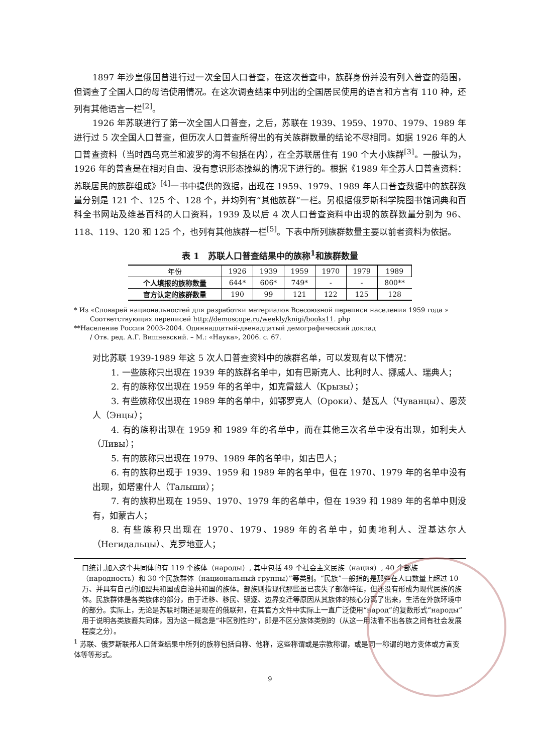1897 年沙皇俄国曾进行过一次全国人口普查，在这次普查中，族群身份并没有列入普查的范围，但调查了全国人口的母语使用情况。在这次调查结果中列出的全国居民使用的语言和方言有 110 种，还列有其他语言一栏<sup>[2]</sup>。
1926 年苏联进行了第一次全国人口普查，之后，苏联在 1939、1959、1970、1979、1989 年进行过 5 次全国人口普查，但历次人口普查所得出的有关族群数量的结论不尽相同。如据 1926 年的人口普查资料（当时西乌克兰和波罗的海不包括在内），在全苏联居住有 190 个大小族群<sup>[3]</sup>。一般认为，1926 年的普查是在相对自由、没有意识形态操纵的情况下进行的。根据《1989 年全苏人口普查资料：苏联居民的族群组成》<sup>[4]</sup>一书中提供的数据，出现在 1959、1979、1989 年人口普查数据中的族群数量分别是 121 个、125 个、128 个，并均列有“其他族群”一栏。另根据俄罗斯科学院图书馆词典和百科全书网站及维基百科的人口资料，1939 及以后 4 次人口普查资料中出现的族群数量分别为 96、118、119、120 和 125 个，也列有其他族群一栏<sup>[5]</sup>。下表中所列族群数量主要以前者资料为依据。
表 1　苏联人口普查结果中的族称<sup>1</sup>和族群数量
| 年份 | 1926 | 1939 | 1959 | 1970 | 1979 | 1989 |
| --- | --- | --- | --- | --- | --- | --- |
| 个人填报的族称数量 | 644* | 606* | 749* | - | - | 800** |
| 官方认定的族群数量 | 190 | 99 | 121 | 122 | 125 | 128 |
* Из «Словарей национальностей для разработки материалов Всесоюзной переписи населения 1959 года »
Соответствующих переписей http://demoscope.ru/weekly/knigi/books11. php
**Население России 2003-2004. Одиннадцатый-двенадцатый демографический доклад
/ Отв. ред. А.Г. Вишневский. – М.: «Наука», 2006. с. 67.
对比苏联 1939-1989 年这 5 次人口普查资料中的族群名单，可以发现有以下情况：
1. 一些族称只出现在 1939 年的族群名单中，如有巴斯克人、比利时人、挪威人、瑞典人；
2. 有的族称仅出现在 1959 年的名单中，如克雷兹人（Крызы）；
3. 有些族称仅出现在 1989 年的名单中，如鄂罗克人（Ороки）、楚瓦人（Чуванцы）、恩茨人（Энцы）；
4. 有的族称出现在 1959 和 1989 年的名单中，而在其他三次名单中没有出现，如利夫人（Ливы）；
5. 有的族称只出现在 1979、1989 年的名单中，如古巴人；
6. 有的族称出现于 1939、1959 和 1989 年的名单中，但在 1970、1979 年的名单中没有出现，如塔雷什人（Талыши）；
7. 有的族称出现在 1959、1970、1979 年的名单中，但在 1939 和 1989 年的名单中则没有，如蒙古人；
8. 有些族称只出现在 1970、1979、1989 年的名单中，如奥地利人、涅基达尔人（Негидальцы）、克罗地亚人；
口统计,加入这个共同体的有 119 个族体（народы）, 其中包括 49 个社会主义民族（нация）, 40 个部族（народность）和 30 个民族群体（национальный группы）”等类别。“民族”一般指的是那些在人口数量上超过 10 万、并具有自己的加盟共和国或自治共和国的族体。部族则指现代那些虽已丧失了部落特征，但还没有形成为现代民族的族体。民族群体是各类族体的部分，由于迁移、移民、驱逐、边界变迁等原因从其族体的核心分离了出来，生活在外族环境中的部分。实际上，无论是苏联时期还是现在的俄联邦，在其官方文件中实际上一直广泛使用“народ”的复数形式“народы”用于说明各类族裔共同体，因为这一概念是“非区别性的”，即是不区分族体类别的（从这一用法看不出各族之间有社会发展程度之分）。
<sup>1</sup> 苏联、俄罗斯联邦人口普查结果中所列的族称包括自称、他称，这些称谓或是宗教称谓，或是同一称谓的地方变体或方言变体等等形式。
9